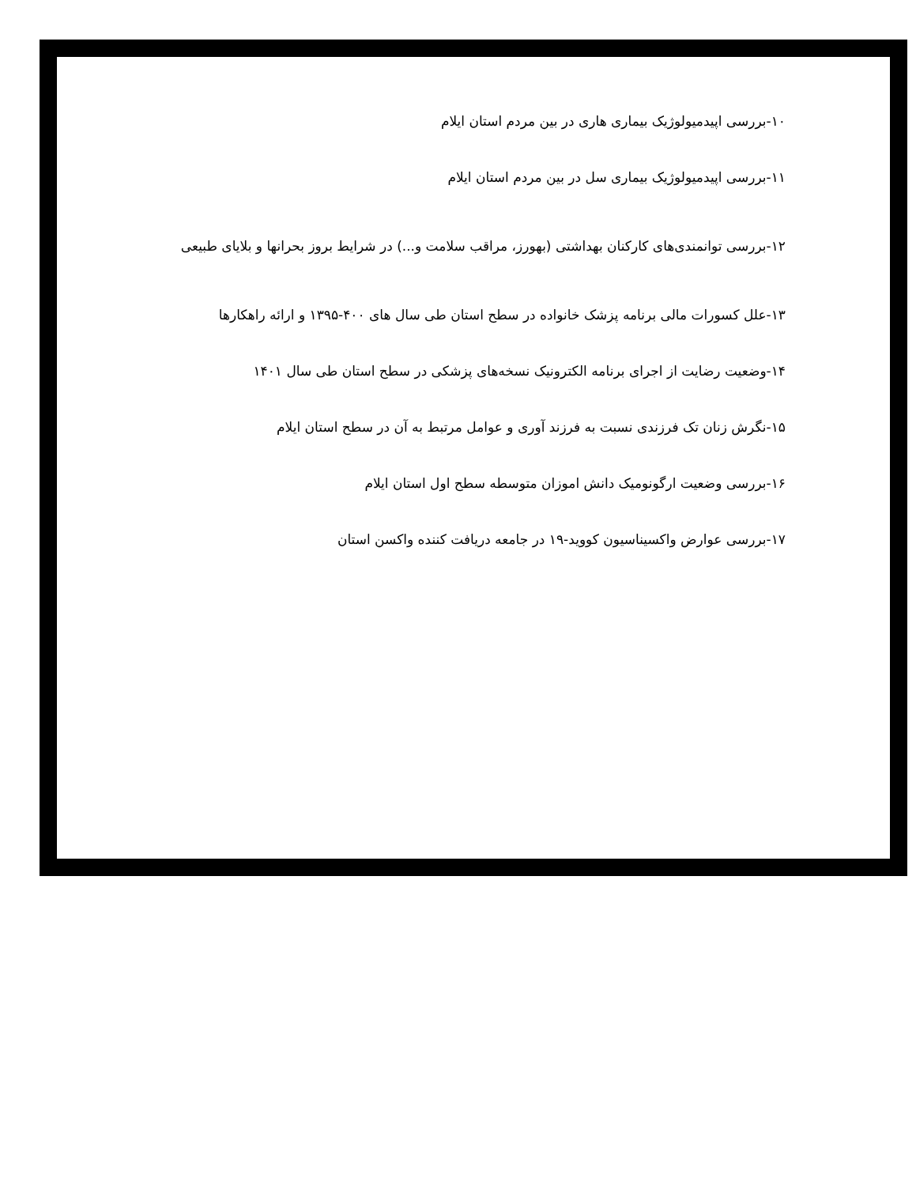۱۰-بررسی اپیدمیولوژیک بیماری هاری در بین مردم استان ایلام
۱۱-بررسی اپیدمیولوژیک بیماری سل در بین مردم استان ایلام
۱۲-بررسی توانمندی‌های کارکنان بهداشتی (بهورز، مراقب سلامت و...) در شرایط بروز بحرانها و بلایای طبیعی
۱۳-علل کسورات مالی برنامه پزشک خانواده در سطح استان طی سال های ۴۰۰-۱۳۹۵ و ارائه راهکارها
۱۴-وضعیت رضایت از اجرای برنامه الکترونیک نسخه‌های پزشکی در سطح استان طی سال ۱۴۰۱
۱۵-نگرش زنان تک فرزندی نسبت به فرزند آوری و عوامل مرتبط به آن در سطح استان ایلام
۱۶-بررسی وضعیت ارگونومیک دانش اموزان متوسطه سطح اول استان ایلام
۱۷-بررسی عوارض واکسیناسیون کووید-۱۹ در جامعه دریافت کننده واکسن استان